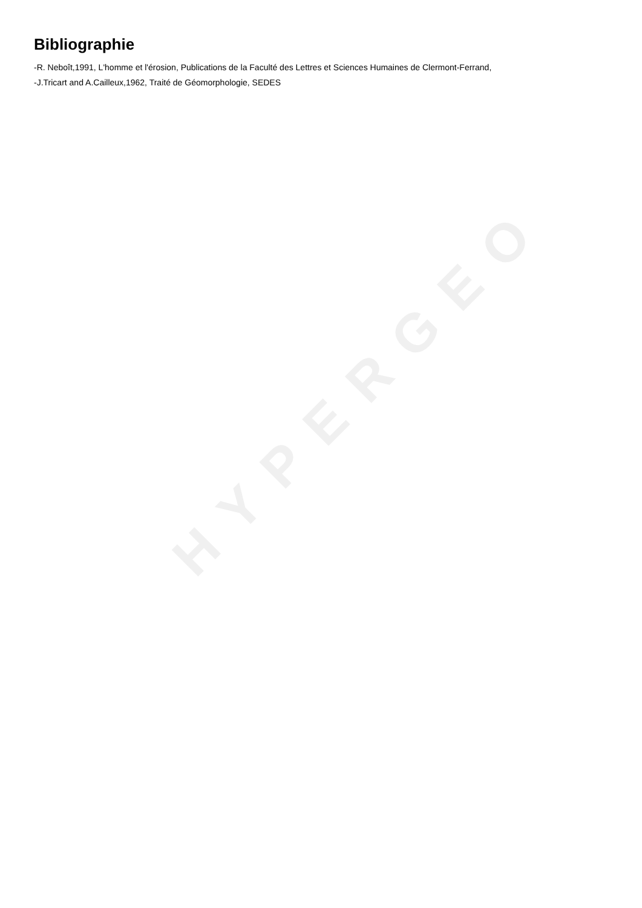Bibliographie
-R. Neboît,1991, L'homme et l'érosion, Publications de la Faculté des Lettres et Sciences Humaines de Clermont-Ferrand,
-J.Tricart and A.Cailleux,1962, Traité de Géomorphologie, SEDES
HYPERGEO